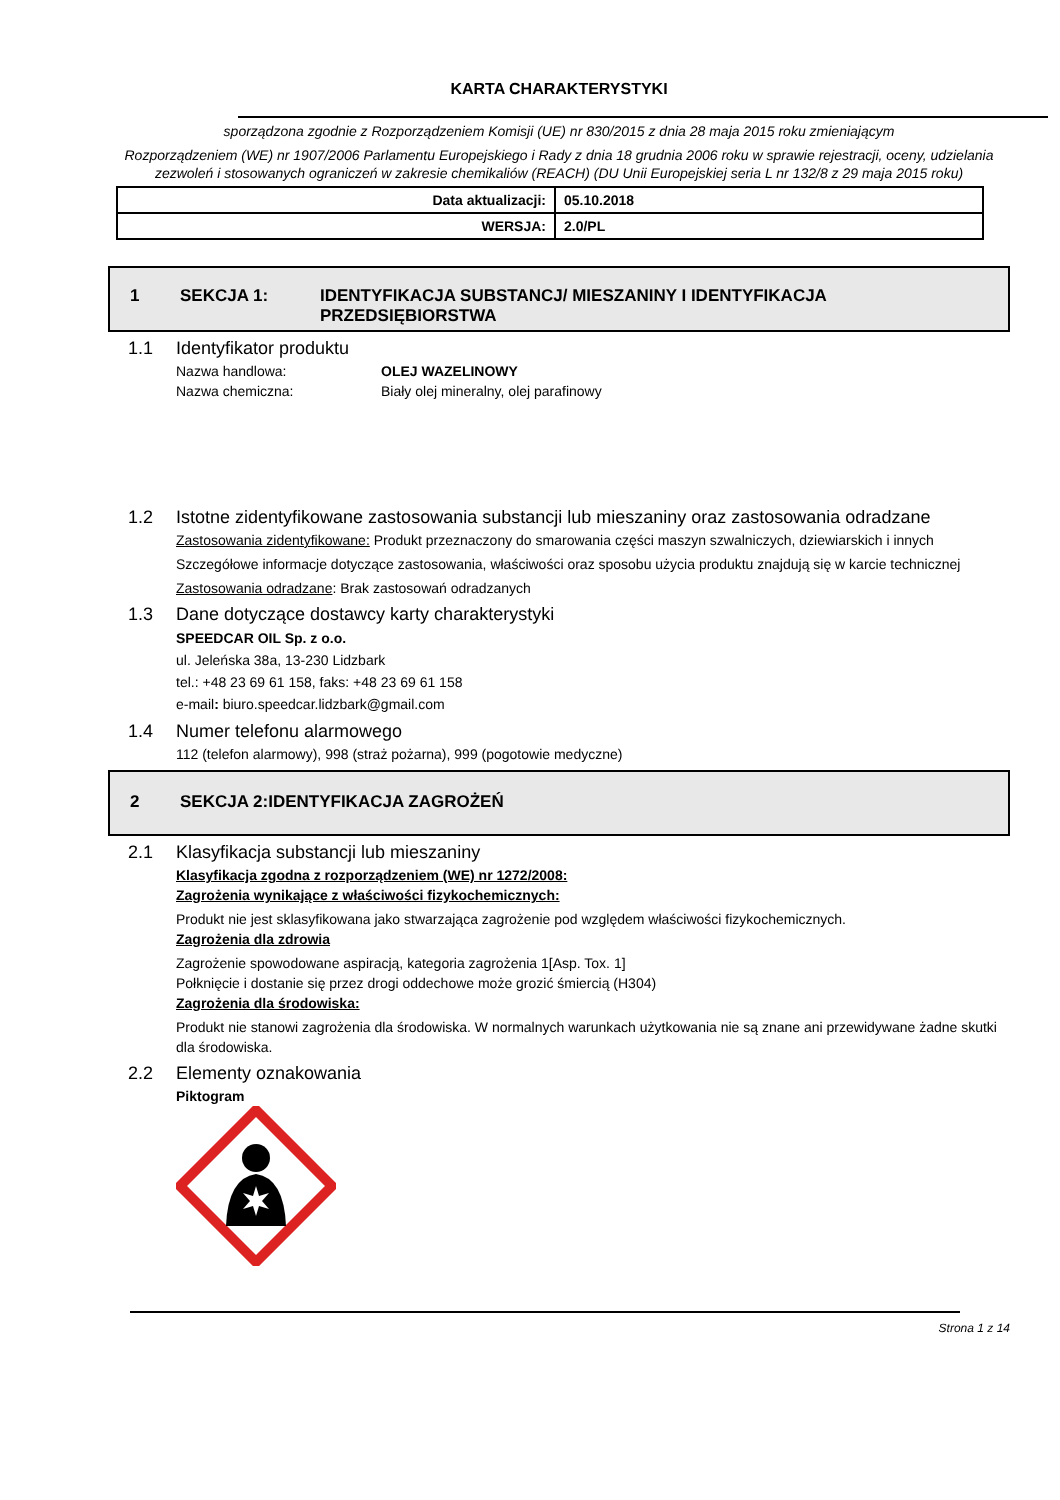KARTA CHARAKTERYSTYKI
sporządzona zgodnie z Rozporządzeniem Komisji (UE) nr 830/2015 z dnia 28 maja 2015 roku zmieniającym
Rozporządzeniem (WE) nr 1907/2006 Parlamentu Europejskiego i Rady z dnia 18 grudnia 2006 roku w sprawie rejestracji, oceny, udzielania zezwoleń i stosowanych ograniczeń w zakresie chemikaliów (REACH) (DU Unii Europejskiej seria L nr 132/8 z 29 maja 2015 roku)
| Data aktualizacji: | 05.10.2018 |
| WERSJA: | 2.0/PL |
1 SEKCJA 1: IDENTYFIKACJA SUBSTANCJ/ MIESZANINY I IDENTYFIKACJA
PRZEDSIĘBIORSTWA
1.1 Identyfikator produktu
Nazwa handlowa: OLEJ WAZELINOWY
Nazwa chemiczna: Biały olej mineralny, olej parafinowy
1.2 Istotne zidentyfikowane zastosowania substancji lub mieszaniny oraz zastosowania odradzane
Zastosowania zidentyfikowane: Produkt przeznaczony do smarowania części maszyn szwalniczych, dziewiarskich i innych
Szczegółowe informacje dotyczące zastosowania, właściwości oraz sposobu użycia produktu znajdują się w karcie technicznej
Zastosowania odradzane: Brak zastosowań odradzanych
1.3 Dane dotyczące dostawcy karty charakterystyki
SPEEDCAR OIL Sp. z o.o.
ul. Jeleńska 38a, 13-230 Lidzbark
tel.: +48 23 69 61 158, faks: +48 23 69 61 158
e-mail: biuro.speedcar.lidzbark@gmail.com
1.4 Numer telefonu alarmowego
112 (telefon alarmowy), 998 (straż pożarna), 999 (pogotowie medyczne)
2 SEKCJA 2:IDENTYFIKACJA ZAGROŻEŃ
2.1 Klasyfikacja substancji lub mieszaniny
Klasyfikacja zgodna z rozporządzeniem (WE) nr 1272/2008:
Zagrożenia wynikające z właściwości fizykochemicznych:
Produkt nie jest sklasyfikowana jako stwarzająca zagrożenie pod względem właściwości fizykochemicznych.
Zagrożenia dla zdrowia
Zagrożenie spowodowane aspiracją, kategoria zagrożenia 1[Asp. Tox. 1]
Połknięcie i dostanie się przez drogi oddechowe może grozić śmiercią (H304)
Zagrożenia dla środowiska:
Produkt nie stanowi zagrożenia dla środowiska. W normalnych warunkach użytkowania nie są znane ani przewidywane żadne skutki dla środowiska.
2.2 Elementy oznakowania
Piktogram
Strona 1 z 14